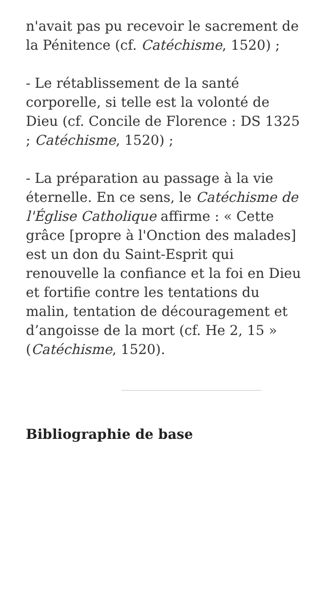n'avait pas pu recevoir le sacrement de la Pénitence (cf. Catéchisme, 1520) ;
- Le rétablissement de la santé corporelle, si telle est la volonté de Dieu (cf. Concile de Florence : DS 1325 ; Catéchisme, 1520) ;
- La préparation au passage à la vie éternelle. En ce sens, le Catéchisme de l'Église Catholique affirme : « Cette grâce [propre à l'Onction des malades] est un don du Saint-Esprit qui renouvelle la confiance et la foi en Dieu et fortifie contre les tentations du malin, tentation de découragement et d’angoisse de la mort (cf. He 2, 15 » (Catéchisme, 1520).
Bibliographie de base